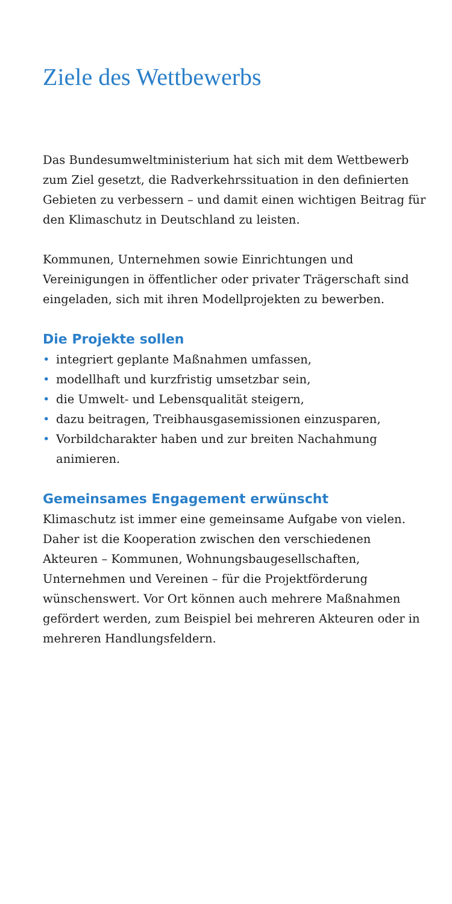Ziele des Wettbewerbs
Das Bundesumweltministerium hat sich mit dem Wettbewerb zum Ziel gesetzt, die Radverkehrssituation in den definierten Gebieten zu verbessern – und damit einen wichtigen Beitrag für den Klimaschutz in Deutschland zu leisten.
Kommunen, Unternehmen sowie Einrichtungen und Vereinigungen in öffentlicher oder privater Trägerschaft sind eingeladen, sich mit ihren Modellprojekten zu bewerben.
Die Projekte sollen
• integriert geplante Maßnahmen umfassen,
• modellhaft und kurzfristig umsetzbar sein,
• die Umwelt- und Lebensqualität steigern,
• dazu beitragen, Treibhausgasemissionen einzusparen,
• Vorbildcharakter haben und zur breiten Nachahmung animieren.
Gemeinsames Engagement erwünscht
Klimaschutz ist immer eine gemeinsame Aufgabe von vielen. Daher ist die Kooperation zwischen den verschiedenen Akteuren – Kommunen, Wohnungsbaugesellschaften, Unternehmen und Vereinen – für die Projektförderung wünschenswert. Vor Ort können auch mehrere Maßnahmen gefördert werden, zum Beispiel bei mehreren Akteuren oder in mehreren Handlungsfeldern.